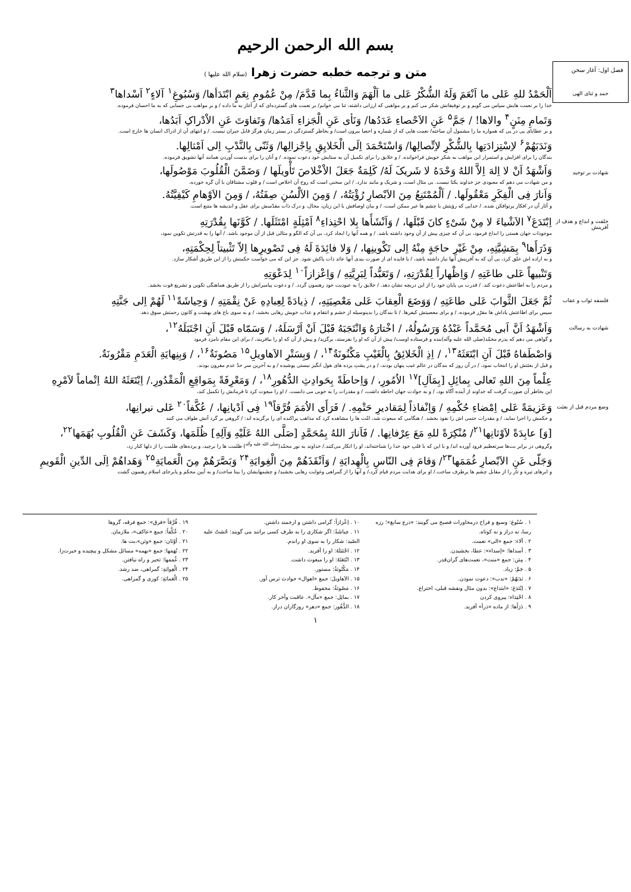بسم الله الرحمن الرحيم
فصل اول: آغاز سخن
متن و ترجمه خطبه حضرت زهرا (سلام الله علیها )
حمد و ثنای الهی
اَلْحَمْدُ للهِ عَلی ما اَنْعَمَ وَلَهُ الشُّکْرُ عَلی ما اَلْهَمَ وَالثَّناءُ بِما قَدَّمَ/ مِنْ عُمُومِ نِعَمٍ ابْتَدَأها/ وَسُبُوغِ<sup>۱</sup> آلاءٍ<sup>۲</sup> اَسْداها<sup>۳</sup>
خدا را بر نعمت هایش سپاس می گویم و بر توفیقاتش شکر می کنم و بر مواهبی که ارزانی داشته، ثنا می خوانم/ بر نعمت های گسترده‌ای که از آغاز به ما داده / و بر مواهب بی حسابی که به ما احسان فرموده.
وَتَمامِ مِنَنٍ<sup>۴</sup> والاها! / جَمَّ<sup>۵</sup> عَنِ الاَحْصاءِ عَدَدُها/ وَنَأی عَنِ الْجَزاءِ اَمَدُها/ وَتَفاوَتَ عَنِ الاْدْراکِ اَبَدُها،
و بر عطایای پی در پی که همواره ما را مشمول آن ساخته/ نعمت هایی که از شماره و احصا بیرون است/ و بخاطر گستردگی در بستر زمان هرگز قابل جبران نیست. / و انتهای آن از ادراک انسان ها خارج است.
وَنَدَبَهُمْ<sup>۶</sup> لاِسْتِزادَتِها بِالشُّکْرِ لاِتِّصالِها/ وَاسْتَحْمَدَ اِلَی الْخَلایِقِ بِاِجْزالِها/ وَثَنّی بِالنَّدْبِ اِلی اَمْثالِها.
بندگان را برای افزایش و استمرار این مواهب به شکر خویش فراخوانده. / و خلایق را برای تکمیل آن به ستایش خود دعوت نموده. / و آنان را برای بدست آوردن همانند آنها تشویق فرموده.
شهادت بر توحید
وَاَشْهَدُ اَنْ لا اِلهَ اِلاَّ اللهُ وَحْدَهُ لا شَریکَ لَهُ/ کَلِمَةٌ جَعَلَ الاْخْلاصَ تَأْویلَها / وَضَمَّنَ الْقُلُوبَ مَوْصُولَها،
و من شهادت می دهم که معبودی جز خداوند یکتا نیست. بی مثال است، و شریک و مانند ندارد. / این سخنی است که روح آن اخلاص است / و قلوب مشتاقان با آن گره خورده،
وَاَنارَ فِی الْفِکَرِ مَعْقُولَها. / اَلْمُمْتَنِعُ مِنَ الاَبْصارِ رُؤْیَتُهُ، / وَمِنَ الاَلْسُنِ صِفَتُهُ، / وَمِنَ الاَوْهامِ کَیْفِیَّتُهُ.
و آثار آن در افکار پرتوافکن شده. / خدایی که رؤیتش با چشم ها غیر ممکن است، / و بیان اوصافش با این زبان، محال، و درک ذات مقدّسش برای عقل و اندیشه ها متنع است.
خلقت و ابداع و هدف از آفرینش
اِبْتَدَعَ<sup>۷</sup> الاَشْیاءَ لا مِنْ شَیْءٍ کانَ قَبْلَها، / وَاَنْشَأَها بِلا احْتِذاءِ<sup>۸</sup> اَمْثِلَةٍ امْتَثَلَها. / کَوَّنَها بِقُدْرَتِهِ
موجودات جهان هستی را ابداع فرمود، بی آن که چیزی پیش از آن وجود داشته باشد. / و همه آنها را ایجاد کرد، بی آن که الگو و مثالی قبل از آن موجود باشد. / آنها را به قدرتش تکوین نمود،
وَذَرَأَها<sup>۹</sup> بِمَشِیَّتِهِ، مِنْ غَیْرِ حاجَةٍ مِنْهُ اِلی تَکْوینِها، / وَلا فائِدَةَ لَهُ فِی تَصْویرِها اِلاّ تَثْبیتاً لِحِکْمَتِهِ،
و به اراده اش خلق کرد، بی آن که به آفرینش آنها نیاز داشته باشد، / یا فایده ای از صورت بندی آنها عائد ذات پاکش شود. جز این که می خواست حکمتش را از این طریق آشکار سازد.
وَتَنْبیهاً عَلی طاعَتِهِ / وَاِظْهاراً لِقُدْرَتِهِ، / وَتَعَبُّداً لِبَرِیَّتِهِ / وَاِعْزازاً<sup>۱۰</sup> لِدَعْوَتِهِ
و مردم را به اطاعتش دعوت کند. / قدرت بی پایان خود را از این دریچه نشان دهد. / خلایق را به عبودیت خود رهنمون گردد. / و دعوت پیامبرانش را از طریق هماهنگی تکوین و تشریع قوت بخشد.
فلسفه ثواب و عقاب
ثُمَّ جَعَلَ الثَّوابَ عَلی طاعَتِهِ / وَوَضَعَ الْعِقابَ عَلی مَعْصِیَتِهِ، / ذِیادَةً لِعِبادِهِ عَنْ نِقْمَتِهِ / وَحِیاشَةً<sup>۱۱</sup> لَهُمْ اِلی جَنَّتِهِ
سپس برای اطاعتش پاداش ها مقرّر فرموده، / و برای معصیتش کیفرها. / تا بندگان را بدینوسیله از خشم و انتقام و عذاب خویش رهایی بخشد، / و به سوی باغ های بهشت و کانون رحمتش سوق دهد.
شهادت به رسالت
وَاَشْهَدُ اَنَّ اَبی مُحَمَّداً عَبْدُهُ وَرَسُولُهُ، / اخْتارَهُ وَانْتَجَبَهُ قَبْلَ اَنْ اَرْسَلَهُ، / وَسَمّاه قَبْلَ اَنِ اجْتَبَلَهُ<sup>۱۲</sup>،
و گواهی می دهم که پدرم محمّد(صلی الله علیه وآله)بنده و فرستاده اوست/ پیش از آن که او را بفرستد، برگزید/ و پیش از آن که او را بیافریند، / برای این مقام نامزد فرمود
وَاصْطَفاهُ قَبْلَ اَنِ ابْتَعَثَهُ<sup>۱۳</sup>، / اِذِ الْخَلائِقُ بِالْغَیْبِ مَکْنُونَةٌ<sup>۱۴</sup>، / وَبِسَتْرِ الاَهاویلِ<sup>۱۵</sup> مَصُونَةٌ<sup>۱۶</sup>، / وَبِنِهایَةِ الْعَدَمِ مَقْرُونَةٌ.
و قبل از بعثتش او را انتخاب نمود، / در آن روز که بندگان در عالم غیب پنهان بودند، / و در پشتِ پرده های هول انگیز نیستی پوشیده / و به آخرین سر حدّ عدم مقرون بودند.
عِلْماً مِنَ اللهِ تَعالی بِمائِلِ [بِمَآلِ]<sup>۱۷</sup> الاُمُورِ، / وَاِحاطَةً بِحَوادِثِ الدُّهُورِ<sup>۱۸</sup>، / وَمَعْرِفَةً بِمَواقِعِ الْمَقْدُورِ./ اِبْتَعَثَهُ اللهُ اِتْماماً لاَمْرِهِ
این بخاطر آن صورت گرفت که خداوند از آینده آگاه بود، / و به حوادث جهان احاطه داشت، / و مقدرات را به خوبی می دانست. / او را مبعوث کرد تا فرمانش را تکمیل کند،
وضع مردم قبل از بعثت
وَعَزیمَةً عَلی اِمْضاءِ حُکْمِهِ / وَاِنْفاذاً لِمَقادیرِ حَتْمِهِ. / فَرَأَی الاُمَمَ فُرَّقاً<sup>۱۹</sup> فِی اَدْیانِها، / عُکَّفاً<sup>۲۰</sup> عَلی نیرانِها،
و حکمش را اجرا نماید، / و مقدرات حتمی اش را نفوذ بخشد. / هنگامی که مبعوث شد، امّت ها را مشاهده کرد که مذاهب پراکنده ای را برگزیده اند: / گروهی بر گرد آتش طواف می کنند
[وَ] عابِدَةً لاَوْثانِها<sup>۲۱</sup>/ مُنْکِرَةً للهِ مَعَ عِرْفانِها. / فَاَنارَ اللهُ بِمُحَمَّدٍ [صَلَّی اللهُ عَلَیْهِ وَآلِهِ] ظُلَمَها، وَکَشَفَ عَنِ الْقُلُوبِ بُهَمَها<sup>۲۲</sup>،
وگروهی در برابر بت‌ها سرتعظیم فرود آورده اند/ و با این که با قلبِ خود خدا را شناخته‌اند، او را انکار می‌کنند./ خداوند به نور محمّد(<sup>صلی الله علیه وآله</sup>) ظلمت ها را برچید، و پرده‌های ظلمت را از دلها کنار زد،
وَجَلّی عَنِ الاَبْصارِ غُمَمَها<sup>۲۳</sup>/ وَقامَ فِی النّاسِ بِالْهِدایَةِ / وَاَنْقَذَهُمْ مِنَ الْغِوایَةِ<sup>۲۴</sup> وَبَصَّرَهُمْ مِنَ الْعَمایَةِ<sup>۲۵</sup> وَهَداهُمْ اِلَی الدِّینِ الْقَویمِ
و ابرهای تیره و تار را از مقابل چشم ها برطرف ساخت./ او برای هدایت مردم قیام کرد،/ و آنها را از گمراهی وغوایت رهایی بخشید/ و چشمهایشان را بینا ساخت/ و به آیین محکم و پابرجای اسلام رهنمون گشت
۱ . سُبُوغ: وسیع و فراخ درمحاورات فصیح می گویند: «ذرع سابغ»؛ رزه رسا، نه دراز و نه کوتاه.
۲ . آلاء: جمع «الی» نعمت.
۳ . أسداها: «إسداء»: عطا، بخشیدن.
۴ . مِنَن: جمع «منت»، نعمت‌های گران‌قدر.
۵ . جَمَّ: زیاد.
۶ . نَدَبَهُمْ: «ندب»: دعوت نمودن.
۷ . اِبْتَدَعَ: «ابتداع»: بدون مثال ونقشه قبلی، اختراع.
۸ . احْتِذاء: پیروی کردن
۹ . ذَرَأَها: از ماده «ذرأ» آفرید.
۱۰ . اِعْزازاً: گرامی داشتن و ارجمند داشتن.
۱۱ . حِیاشَةً: اگر شکاری را به طرف کسی برانند می گویند: حُشتُ علیه الصّید: شکار را به سوی او راندم.
۱۲ . اجْتَبَلَهُ: او را آفرید.
۱۳ . ابْتَعَثَهُ: او را مبعوث داشت.
۱۴ . مَکْنُونَةٌ: مستور.
۱۵ . الاَهاویلَ: جمع «اهوال» حوادث ترس آور.
۱۶ . مَصُونَةٌ: محفوظ.
۱۷ . بمائِل: جمع «مآل». عاقبت وآخر کار.
۱۸ . الدُّهُور: جمع «دهر» روزگاران دراز.
۱۹ . فُرَّقاً «فرق»: جمع فرقه، گروها
۲۰ . عُکَّفاً: جمع «عاکف»، ملازمان.
۲۱ . أوْثان: جمع «وثن»،بت ها.
۲۲ . بُهَمَها: جمع «بهمه» مسائل مشکل و پیچیده و حیرت‌زا.
۲۳ . غُمَمَها: تحیر و راه نیافتن.
۲۴ . الْغِوایَةِ: گمراهی، ضد رشد.
۲۵ . الْعَمایَةِ: کوری و گمراهی.
۱